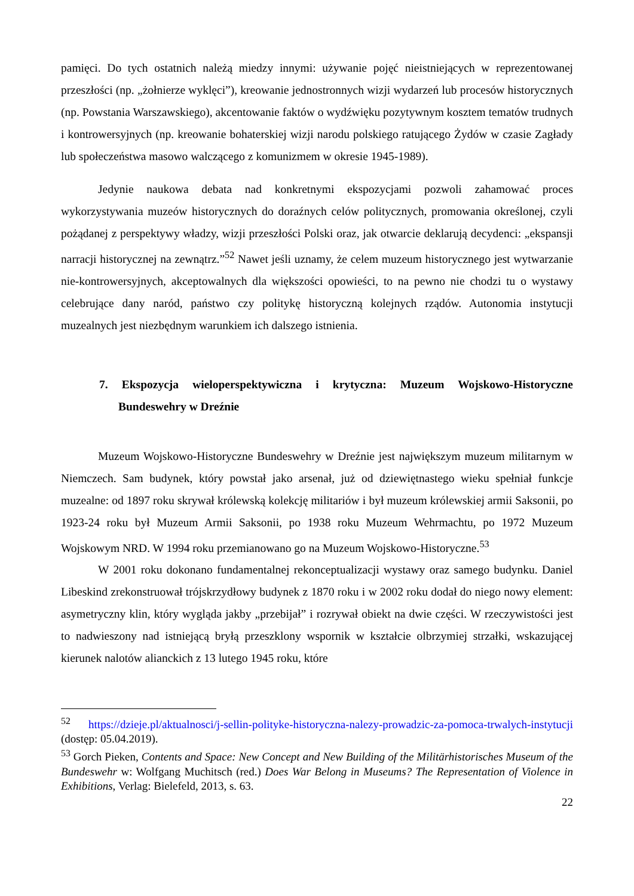pamięci. Do tych ostatnich należą miedzy innymi: używanie pojęć nieistniejących w reprezentowanej przeszłości (np. „żołnierze wyklęci”), kreowanie jednostronnych wizji wydarzeń lub procesów historycznych (np. Powstania Warszawskiego), akcentowanie faktów o wydźwięku pozytywnym kosztem tematów trudnych i kontrowersyjnych (np. kreowanie bohaterskiej wizji narodu polskiego ratującego Żydów w czasie Zagłady lub społeczeństwa masowo walczącego z komunizmem w okresie 1945-1989).
Jedynie naukowa debata nad konkretnymi ekspozycjami pozwoli zahamować proces wykorzystywania muzeów historycznych do doraźnych celów politycznych, promowania określonej, czyli pożądanej z perspektywy władzy, wizji przeszłości Polski oraz, jak otwarcie deklarują decydenci: „ekspansji narracji historycznej na zewnątrz.”<sup>52</sup> Nawet jeśli uznamy, że celem muzeum historycznego jest wytwarzanie nie-kontrowersyjnych, akceptowalnych dla większości opowieści, to na pewno nie chodzi tu o wystawy celebrujące dany naród, państwo czy politykę historyczną kolejnych rządów. Autonomia instytucji muzealnych jest niezbędnym warunkiem ich dalszego istnienia.
7. Ekspozycja wieloperspektywiczna i krytyczna: Muzeum Wojskowo-Historyczne Bundeswehry w Dreźnie
Muzeum Wojskowo-Historyczne Bundeswehry w Dreźnie jest największym muzeum militarnym w Niemczech. Sam budynek, który powstał jako arsenał, już od dziewiętnastego wieku spełniał funkcje muzealne: od 1897 roku skrywał królewską kolekcję militariów i był muzeum królewskiej armii Saksonii, po 1923-24 roku był Muzeum Armii Saksonii, po 1938 roku Muzeum Wehrmachtu, po 1972 Muzeum Wojskowym NRD. W 1994 roku przemianowano go na Muzeum Wojskowo-Historyczne.<sup>53</sup>
W 2001 roku dokonano fundamentalnej rekonceptualizacji wystawy oraz samego budynku. Daniel Libeskind zrekonstruował trójskrzydłowy budynek z 1870 roku i w 2002 roku dodał do niego nowy element: asymetryczny klin, który wygląda jakby „przebijał” i rozrywał obiekt na dwie części. W rzeczywistości jest to nadwieszony nad istniejącą bryłą przeszklony wspornik w kształcie olbrzymiej strzałki, wskazującej kierunek nalotów alianckich z 13 lutego 1945 roku, które
<sup>52</sup> https://dzieje.pl/aktualnosci/j-sellin-polityke-historyczna-nalezy-prowadzic-za-pomoca-trwalych-instytucji (dostęp: 05.04.2019).
<sup>53</sup> Gorch Pieken, Contents and Space: New Concept and New Building of the Militärhistorisches Museum of the Bundeswehr w: Wolfgang Muchitsch (red.) Does War Belong in Museums? The Representation of Violence in Exhibitions, Verlag: Bielefeld, 2013, s. 63.
22